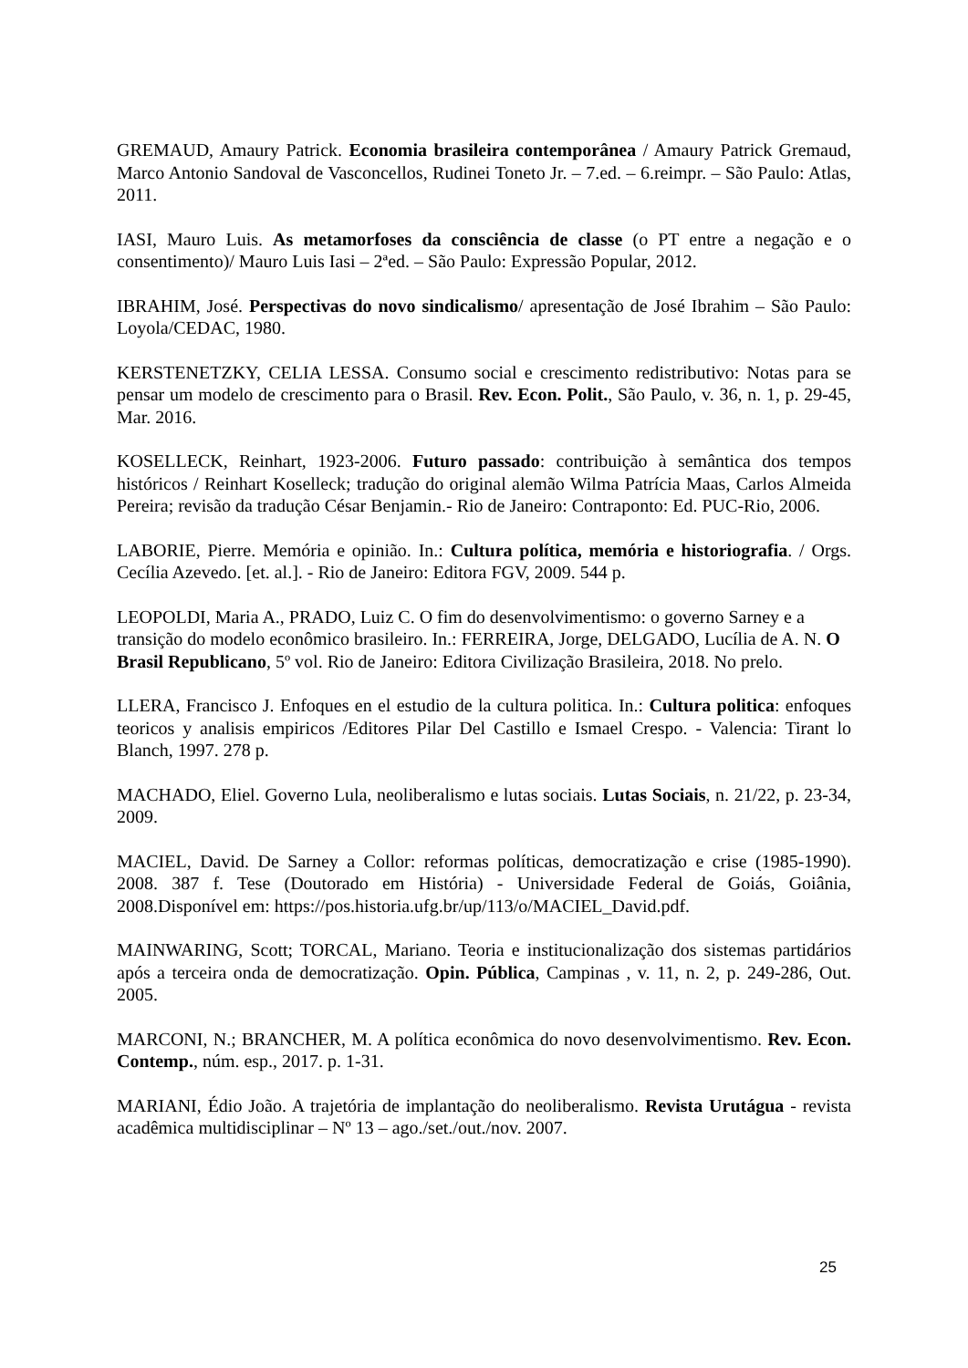GREMAUD, Amaury Patrick. Economia brasileira contemporânea / Amaury Patrick Gremaud, Marco Antonio Sandoval de Vasconcellos, Rudinei Toneto Jr. – 7.ed. – 6.reimpr. – São Paulo: Atlas, 2011.
IASI, Mauro Luis. As metamorfoses da consciência de classe (o PT entre a negação e o consentimento)/ Mauro Luis Iasi – 2ªed. – São Paulo: Expressão Popular, 2012.
IBRAHIM, José. Perspectivas do novo sindicalismo/ apresentação de José Ibrahim – São Paulo: Loyola/CEDAC, 1980.
KERSTENETZKY, CELIA LESSA. Consumo social e crescimento redistributivo: Notas para se pensar um modelo de crescimento para o Brasil. Rev. Econ. Polit., São Paulo, v. 36, n. 1, p. 29-45, Mar. 2016.
KOSELLECK, Reinhart, 1923-2006. Futuro passado: contribuição à semântica dos tempos históricos / Reinhart Koselleck; tradução do original alemão Wilma Patrícia Maas, Carlos Almeida Pereira; revisão da tradução César Benjamin.- Rio de Janeiro: Contraponto: Ed. PUC-Rio, 2006.
LABORIE, Pierre. Memória e opinião. In.: Cultura política, memória e historiografia. / Orgs. Cecília Azevedo. [et. al.]. - Rio de Janeiro: Editora FGV, 2009. 544 p.
LEOPOLDI, Maria A., PRADO, Luiz C. O fim do desenvolvimentismo: o governo Sarney e a transição do modelo econômico brasileiro. In.: FERREIRA, Jorge, DELGADO, Lucília de A. N. O Brasil Republicano, 5º vol. Rio de Janeiro: Editora Civilização Brasileira, 2018. No prelo.
LLERA, Francisco J. Enfoques en el estudio de la cultura politica. In.: Cultura politica: enfoques teoricos y analisis empiricos /Editores Pilar Del Castillo e Ismael Crespo. - Valencia: Tirant lo Blanch, 1997. 278 p.
MACHADO, Eliel. Governo Lula, neoliberalismo e lutas sociais. Lutas Sociais, n. 21/22, p. 23-34, 2009.
MACIEL, David. De Sarney a Collor: reformas políticas, democratização e crise (1985-1990). 2008. 387 f. Tese (Doutorado em História) - Universidade Federal de Goiás, Goiânia, 2008.Disponível em: https://pos.historia.ufg.br/up/113/o/MACIEL_David.pdf.
MAINWARING, Scott; TORCAL, Mariano. Teoria e institucionalização dos sistemas partidários após a terceira onda de democratização. Opin. Pública, Campinas , v. 11, n. 2, p. 249-286, Out. 2005.
MARCONI, N.; BRANCHER, M. A política econômica do novo desenvolvimentismo. Rev. Econ. Contemp., núm. esp., 2017. p. 1-31.
MARIANI, Édio João. A trajetória de implantação do neoliberalismo. Revista Urutágua - revista acadêmica multidisciplinar – Nº 13 – ago./set./out./nov. 2007.
25